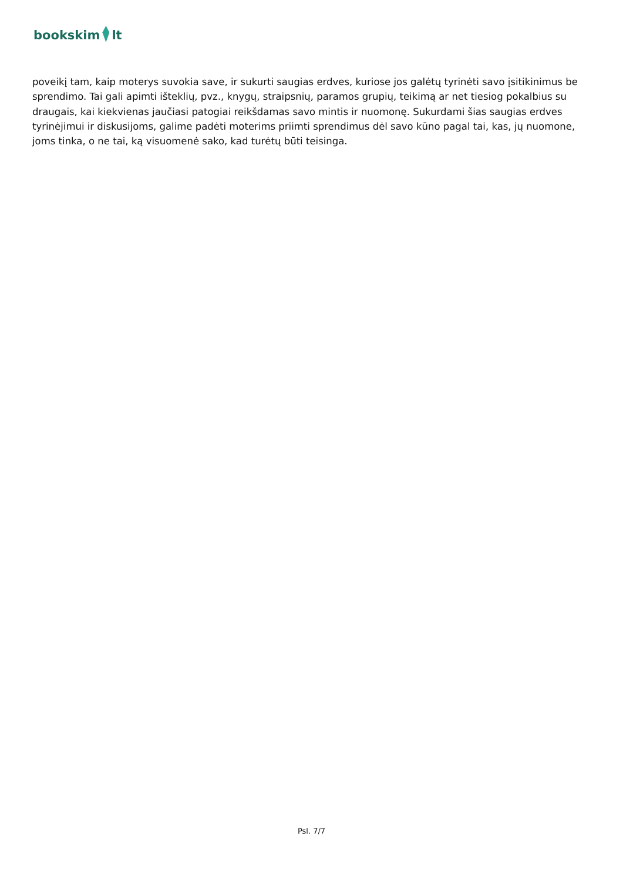bookskim lt
poveikį tam, kaip moterys suvokia save, ir sukurti saugias erdves, kuriose jos galėtų tyrinėti savo įsitikinimus be sprendimo. Tai gali apimti išteklių, pvz., knygų, straipsnių, paramos grupių, teikimą ar net tiesiog pokalbius su draugais, kai kiekvienas jaučiasi patogiai reikšdamas savo mintis ir nuomonę. Sukurdami šias saugias erdves tyrinėjimui ir diskusijoms, galime padėti moterims priimti sprendimus dėl savo kūno pagal tai, kas, jų nuomone, joms tinka, o ne tai, ką visuomenė sako, kad turėtų būti teisinga.
Psl. 7/7